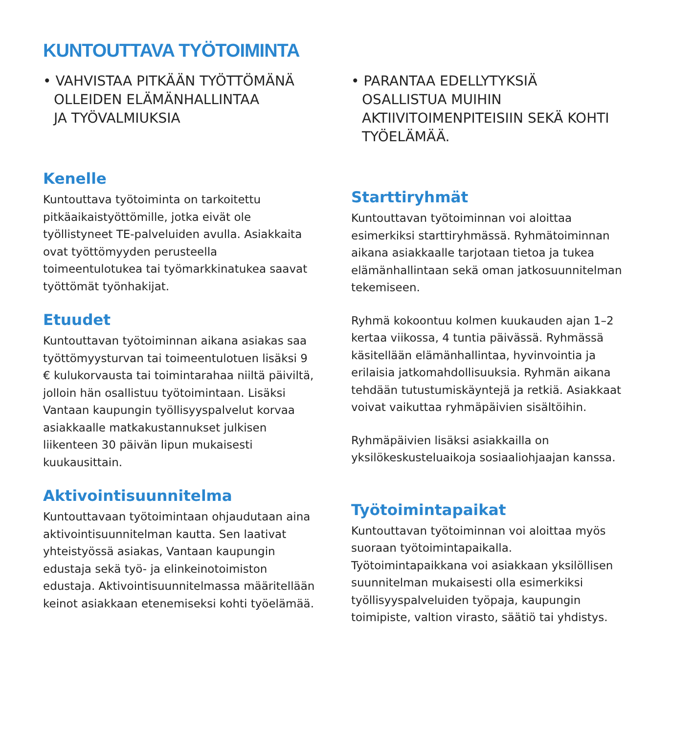KUNTOUTTAVA TYÖTOIMINTA
• VAHVISTAA PITKÄÄN TYÖTTÖMÄNÄ
OLLEIDEN ELÄMÄNHALLINTAA
JA TYÖVALMIUKSIA
Kenelle
Kuntouttava työtoiminta on tarkoitettu pitkäaikaistyöttömille, jotka eivät ole työllistyneet TE-palveluiden avulla. Asiakkaita ovat työttömyyden perusteella toimeentulotukea tai työmarkkinatukea saavat työttömät työnhakijat.
Etuudet
Kuntouttavan työtoiminnan aikana asiakas saa työttömyysturvan tai toimeentulotuen lisäksi 9 € kulukorvausta tai toimintarahaa niiltä päiviltä, jolloin hän osallistuu työtoimintaan. Lisäksi Vantaan kaupungin työllisyyspalvelut korvaa asiakkaalle matkakustannukset julkisen liikenteen 30 päivän lipun mukaisesti kuukausittain.
Aktivointisuunnitelma
Kuntouttavaan työtoimintaan ohjaudutaan aina aktivointisuunnitelman kautta. Sen laativat yhteistyössä asiakas, Vantaan kaupungin edustaja sekä työ- ja elinkeinotoimiston edustaja. Aktivointisuunnitelmassa määritellään keinot asiakkaan etenemiseksi kohti työelämää.
• PARANTAA EDELLYTYKSIÄ OSALLISTUA MUIHIN AKTIIVITOIMENPITEISIIN SEKÄ KOHTI TYÖELÄMÄÄ.
Starttiryhmät
Kuntouttavan työtoiminnan voi aloittaa esimerkiksi starttiryhmässä. Ryhmätoiminnan aikana asiakkaalle tarjotaan tietoa ja tukea elämänhallintaan sekä oman jatkosuunnitelman tekemiseen.
Ryhmä kokoontuu kolmen kuukauden ajan 1–2 kertaa viikossa, 4 tuntia päivässä. Ryhmässä käsitellään elämänhallintaa, hyvinvointia ja erilaisia jatkomahdollisuuksia. Ryhmän aikana tehdään tutustumiskäyntejä ja retkiä. Asiakkaat voivat vaikuttaa ryhmäpäivien sisältöihin.
Ryhmäpäivien lisäksi asiakkailla on yksilökeskusteluaikoja sosiaaliohjaajan kanssa.
Työtoimintapaikat
Kuntouttavan työtoiminnan voi aloittaa myös suoraan työtoimintapaikalla. Työtoimintapaikkana voi asiakkaan yksilöllisen suunnitelman mukaisesti olla esimerkiksi työllisyyspalveluiden työpaja, kaupungin toimipiste, valtion virasto, säätiö tai yhdistys.